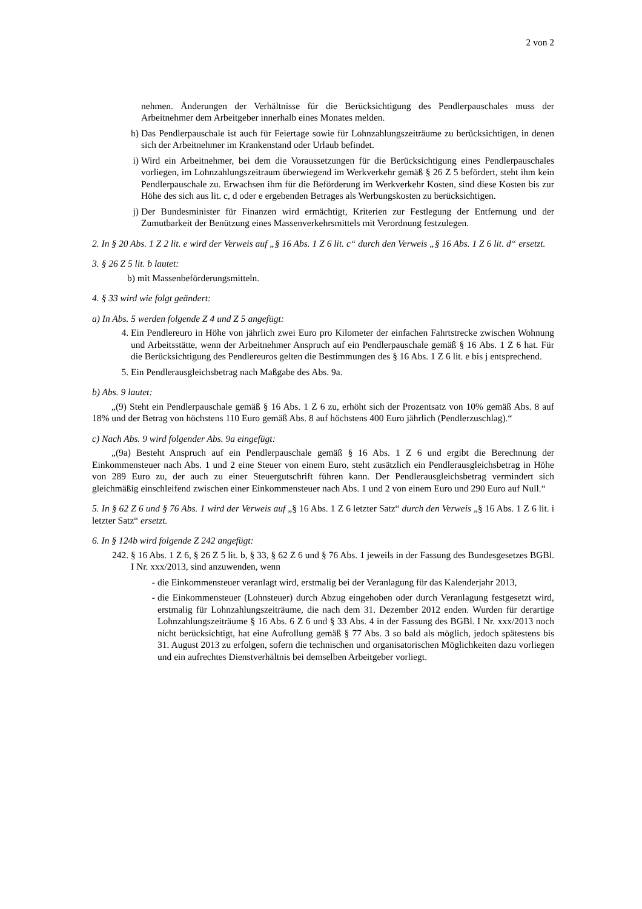2 von 2
nehmen. Änderungen der Verhältnisse für die Berücksichtigung des Pendlerpauschales muss der Arbeitnehmer dem Arbeitgeber innerhalb eines Monates melden.
h) Das Pendlerpauschale ist auch für Feiertage sowie für Lohnzahlungszeiträume zu berücksichtigen, in denen sich der Arbeitnehmer im Krankenstand oder Urlaub befindet.
i) Wird ein Arbeitnehmer, bei dem die Voraussetzungen für die Berücksichtigung eines Pendlerpauschales vorliegen, im Lohnzahlungszeitraum überwiegend im Werkverkehr gemäß § 26 Z 5 befördert, steht ihm kein Pendlerpauschale zu. Erwachsen ihm für die Beförderung im Werkverkehr Kosten, sind diese Kosten bis zur Höhe des sich aus lit. c, d oder e ergebenden Betrages als Werbungskosten zu berücksichtigen.
j) Der Bundesminister für Finanzen wird ermächtigt, Kriterien zur Festlegung der Entfernung und der Zumutbarkeit der Benützung eines Massenverkehrsmittels mit Verordnung festzulegen.
2. In § 20 Abs. 1 Z 2 lit. e wird der Verweis auf „§ 16 Abs. 1 Z 6 lit. c“ durch den Verweis „§ 16 Abs. 1 Z 6 lit. d“ ersetzt.
3. § 26 Z 5 lit. b lautet:
b) mit Massenbeförderungsmitteln.
4. § 33 wird wie folgt geändert:
a) In Abs. 5 werden folgende Z 4 und Z 5 angefügt:
4. Ein Pendlereuro in Höhe von jährlich zwei Euro pro Kilometer der einfachen Fahrtstrecke zwischen Wohnung und Arbeitsstätte, wenn der Arbeitnehmer Anspruch auf ein Pendlerpauschale gemäß § 16 Abs. 1 Z 6 hat. Für die Berücksichtigung des Pendlereuros gelten die Bestimmungen des § 16 Abs. 1 Z 6 lit. e bis j entsprechend.
5. Ein Pendlerausgleichsbetrag nach Maßgabe des Abs. 9a.
b) Abs. 9 lautet:
„(9) Steht ein Pendlerpauschale gemäß § 16 Abs. 1 Z 6 zu, erhöht sich der Prozentsatz von 10% gemäß Abs. 8 auf 18% und der Betrag von höchstens 110 Euro gemäß Abs. 8 auf höchstens 400 Euro jährlich (Pendlerzuschlag).“
c) Nach Abs. 9 wird folgender Abs. 9a eingefügt:
„(9a) Besteht Anspruch auf ein Pendlerpauschale gemäß § 16 Abs. 1 Z 6 und ergibt die Berechnung der Einkommensteuer nach Abs. 1 und 2 eine Steuer von einem Euro, steht zusätzlich ein Pendlerausgleichsbetrag in Höhe von 289 Euro zu, der auch zu einer Steuergutschrift führen kann. Der Pendlerausgleichsbetrag vermindert sich gleichmäßig einschleifend zwischen einer Einkommensteuer nach Abs. 1 und 2 von einem Euro und 290 Euro auf Null.“
5. In § 62 Z 6 und § 76 Abs. 1 wird der Verweis auf „§ 16 Abs. 1 Z 6 letzter Satz“ durch den Verweis „§ 16 Abs. 1 Z 6 lit. i letzter Satz“ ersetzt.
6. In § 124b wird folgende Z 242 angefügt:
242. § 16 Abs. 1 Z 6, § 26 Z 5 lit. b, § 33, § 62 Z 6 und § 76 Abs. 1 jeweils in der Fassung des Bundesgesetzes BGBl. I Nr. xxx/2013, sind anzuwenden, wenn
- die Einkommensteuer veranlagt wird, erstmalig bei der Veranlagung für das Kalenderjahr 2013,
- die Einkommensteuer (Lohnsteuer) durch Abzug eingehoben oder durch Veranlagung festgesetzt wird, erstmalig für Lohnzahlungszeiträume, die nach dem 31. Dezember 2012 enden. Wurden für derartige Lohnzahlungszeiträume § 16 Abs. 6 Z 6 und § 33 Abs. 4 in der Fassung des BGBl. I Nr. xxx/2013 noch nicht berücksichtigt, hat eine Aufrollung gemäß § 77 Abs. 3 so bald als möglich, jedoch spätestens bis 31. August 2013 zu erfolgen, sofern die technischen und organisatorischen Möglichkeiten dazu vorliegen und ein aufrechtes Dienstverhältnis bei demselben Arbeitgeber vorliegt.